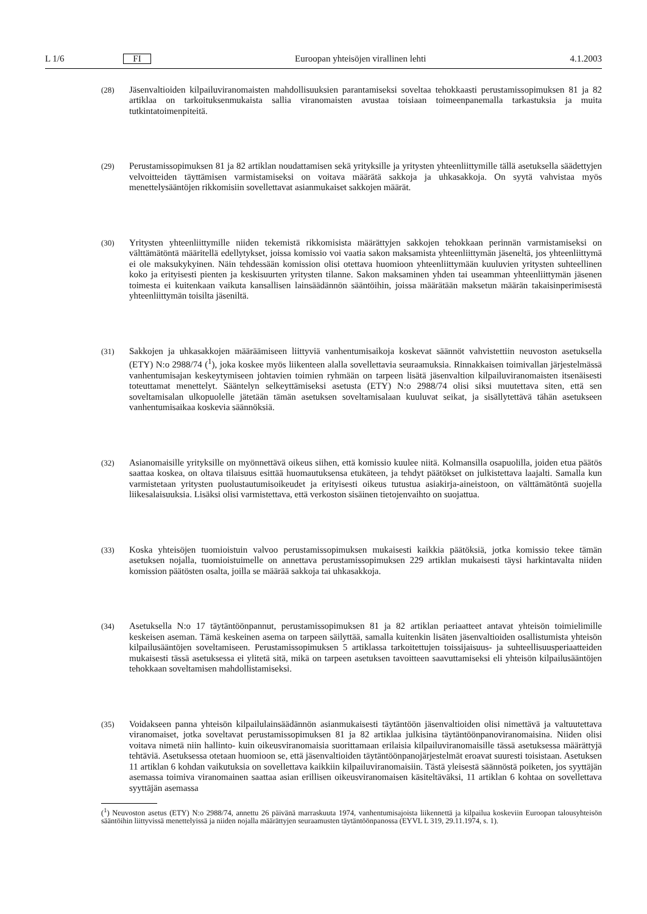L 1/6 FI Euroopan yhteisöjen virallinen lehti 4.1.2003
(28) Jäsenvaltioiden kilpailuviranomaisten mahdollisuuksien parantamiseksi soveltaa tehokkaasti perustamissopimuksen 81 ja 82 artiklaa on tarkoituksenmukaista sallia viranomaisten avustaa toisiaan toimeenpanemalla tarkastuksia ja muita tutkintatoimenpiteitä.
(29) Perustamissopimuksen 81 ja 82 artiklan noudattamisen sekä yrityksille ja yritysten yhteenliittymille tällä asetuksella säädettyjen velvoitteiden täyttämisen varmistamiseksi on voitava määrätä sakkoja ja uhkasakkoja. On syytä vahvistaa myös menettelysääntöjen rikkomisiin sovellettavat asianmukaiset sakkojen määrät.
(30) Yritysten yhteenliittymille niiden tekemistä rikkomisista määrättyjen sakkojen tehokkaan perinnän varmistamiseksi on välttämätöntä määritellä edellytykset, joissa komissio voi vaatia sakon maksamista yhteenliittymän jäseneltä, jos yhteenliittymä ei ole maksukykyinen. Näin tehdessään komission olisi otettava huomioon yhteenliittymään kuuluvien yritysten suhteellinen koko ja erityisesti pienten ja keskisuurten yritysten tilanne. Sakon maksaminen yhden tai useamman yhteenliittymän jäsenen toimesta ei kuitenkaan vaikuta kansallisen lainsäädännön sääntöihin, joissa määrätään maksetun määrän takaisinperimisestä yhteenliittymän toisilta jäseniltä.
(31) Sakkojen ja uhkasakkojen määräämiseen liittyviä vanhentumisaikoja koskevat säännöt vahvistettiin neuvoston asetuksella (ETY) N:o 2988/74 (<sup>1</sup>), joka koskee myös liikenteen alalla sovellettavia seuraamuksia. Rinnakkaisen toimivallan järjestelmässä vanhentumisajan keskeytymiseen johtavien toimien ryhmään on tarpeen lisätä jäsenvaltion kilpailuviranomaisten itsenäisesti toteuttamat menettelyt. Sääntelyn selkeyttämiseksi asetusta (ETY) N:o 2988/74 olisi siksi muutettava siten, että sen soveltamisalan ulkopuolelle jätetään tämän asetuksen soveltamisalaan kuuluvat seikat, ja sisällytettävä tähän asetukseen vanhentumisaikaa koskevia säännöksiä.
(32) Asianomaisille yrityksille on myönnettävä oikeus siihen, että komissio kuulee niitä. Kolmansilla osapuolilla, joiden etua päätös saattaa koskea, on oltava tilaisuus esittää huomautuksensa etukäteen, ja tehdyt päätökset on julkistettava laajalti. Samalla kun varmistetaan yritysten puolustautumisoikeudet ja erityisesti oikeus tutustua asiakirja-aineistoon, on välttämätöntä suojella liikesalaisuuksia. Lisäksi olisi varmistettava, että verkoston sisäinen tietojenvaihto on suojattua.
(33) Koska yhteisöjen tuomioistuin valvoo perustamissopimuksen mukaisesti kaikkia päätöksiä, jotka komissio tekee tämän asetuksen nojalla, tuomioistuimelle on annettava perustamissopimuksen 229 artiklan mukaisesti täysi harkintavalta niiden komission päätösten osalta, joilla se määrää sakkoja tai uhkasakkoja.
(34) Asetuksella N:o 17 täytäntöönpannut, perustamissopimuksen 81 ja 82 artiklan periaatteet antavat yhteisön toimielimille keskeisen aseman. Tämä keskeinen asema on tarpeen säilyttää, samalla kuitenkin lisäten jäsenvaltioiden osallistumista yhteisön kilpailusääntöjen soveltamiseen. Perustamissopimuksen 5 artiklassa tarkoitettujen toissijaisuus- ja suhteellisuusperiaatteiden mukaisesti tässä asetuksessa ei ylitetä sitä, mikä on tarpeen asetuksen tavoitteen saavuttamiseksi eli yhteisön kilpailusääntöjen tehokkaan soveltamisen mahdollistamiseksi.
(35) Voidakseen panna yhteisön kilpailulainsäädännön asianmukaisesti täytäntöön jäsenvaltioiden olisi nimettävä ja valtuutettava viranomaiset, jotka soveltavat perustamissopimuksen 81 ja 82 artiklaa julkisina täytäntöönpanoviranomaisina. Niiden olisi voitava nimetä niin hallinto- kuin oikeusviranomaisia suorittamaan erilaisia kilpailuviranomaisille tässä asetuksessa määrättyjä tehtäviä. Asetuksessa otetaan huomioon se, että jäsenvaltioiden täytäntöönpanojärjestelmät eroavat suuresti toisistaan. Asetuksen 11 artiklan 6 kohdan vaikutuksia on sovellettava kaikkiin kilpailuviranomaisiin. Tästä yleisestä säännöstä poiketen, jos syyttäjän asemassa toimiva viranomainen saattaa asian erillisen oikeusviranomaisen käsiteltäväksi, 11 artiklan 6 kohtaa on sovellettava syyttäjän asemassa
(<sup>1</sup>) Neuvoston asetus (ETY) N:o 2988/74, annettu 26 päivänä marraskuuta 1974, vanhentumisajoista liikennettä ja kilpailua koskeviin Euroopan talousyhteisön sääntöihin liittyvissä menettelyissä ja niiden nojalla määrättyjen seuraamusten täytäntöönpanossa (EYVL L 319, 29.11.1974, s. 1).